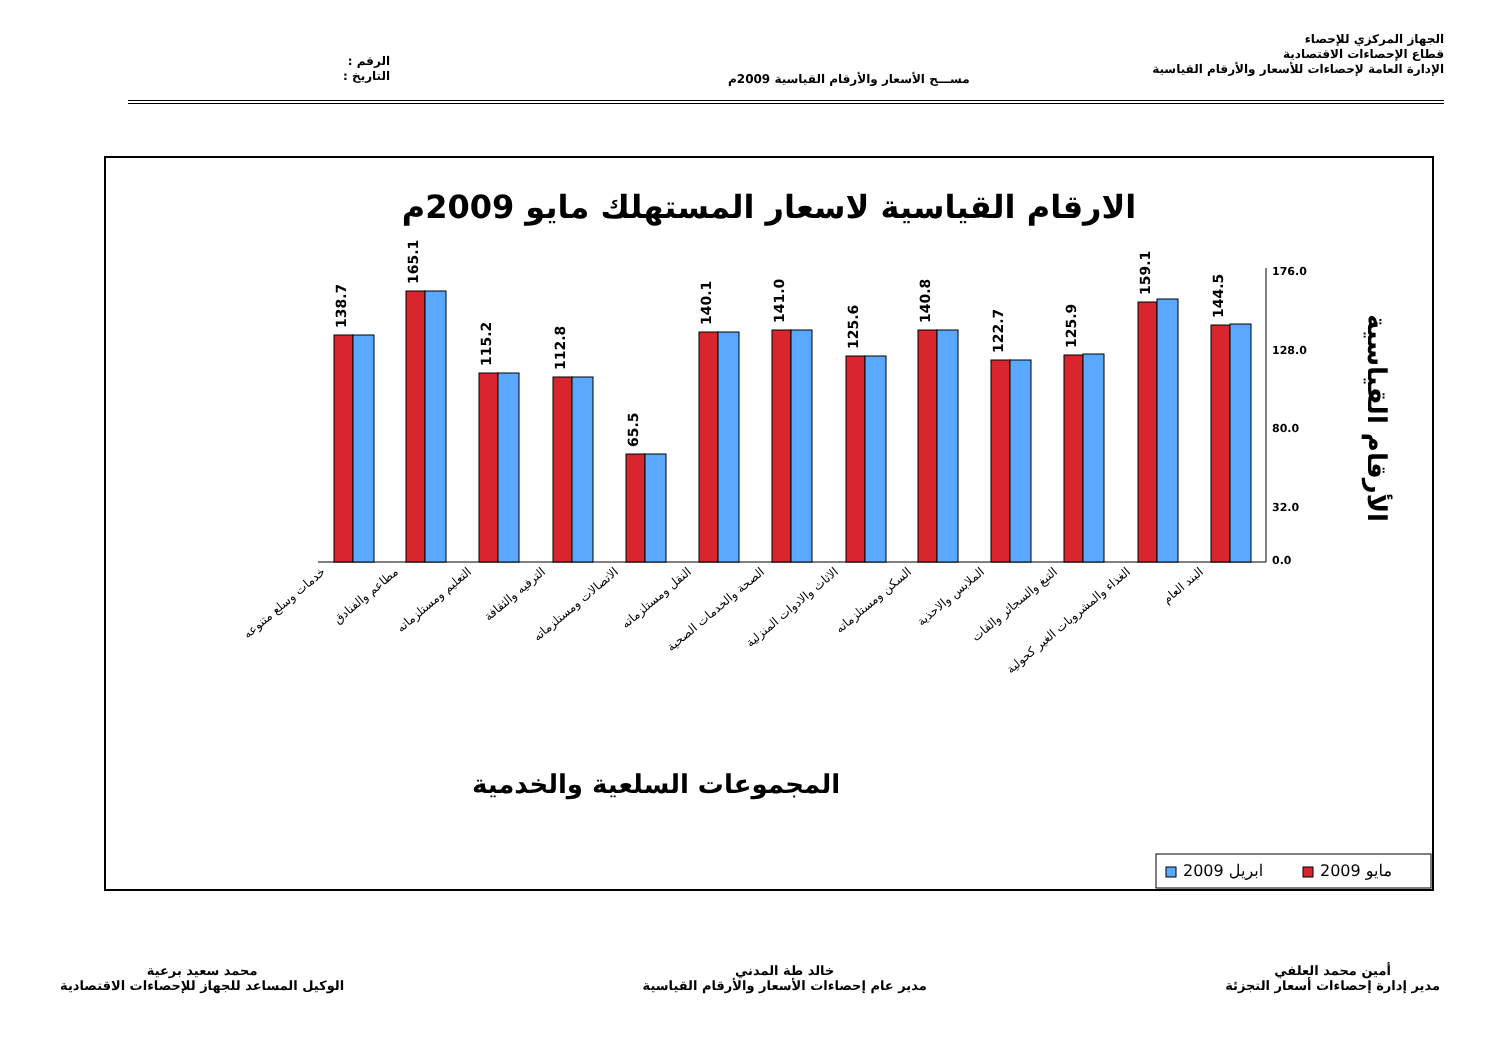الجهاز المركزي للإحصاء
قطاع الإحصاءات الاقتصادية
الإدارة العامة لإحصاءات للأسعار والأرقام القياسية
مســـح الأسعار والأرقام القياسية 2009م
الرقم :
التاريخ :
الارقام القياسية لاسعار المستهلك مايو 2009م
176.0
128.0
80.0
32.0
0.0
الأرقام القياسية
138.7
165.1
115.2
112.8
65.5
140.1
141.0
125.6
140.8
122.7
125.9
159.1
144.5
خدمات وسلع متنوعه
مطاعم والفنادق
التعليم ومستلزماته
الترفيه والثقافة
الاتصالات ومستلزماته
النقل ومستلزماته
الصحة والخدمات الصحية
الاثاث والادوات المنزلية
السكن ومستلزماته
الملابس والاحذية
التبغ والسجائر والقات
الغذاء والمشروبات الغير كحولية
البند العام
المجموعات السلعية والخدمية
2009 ابريل
2009 مايو
أمين محمد العلفي
مدير إدارة إحصاءات أسعار التجزئة
خالد طة المدني
مدير عام إحصاءات الأسعار والأرقام القياسية
محمد سعيد برعية
الوكيل المساعد للجهاز للإحصاءات الاقتصادية